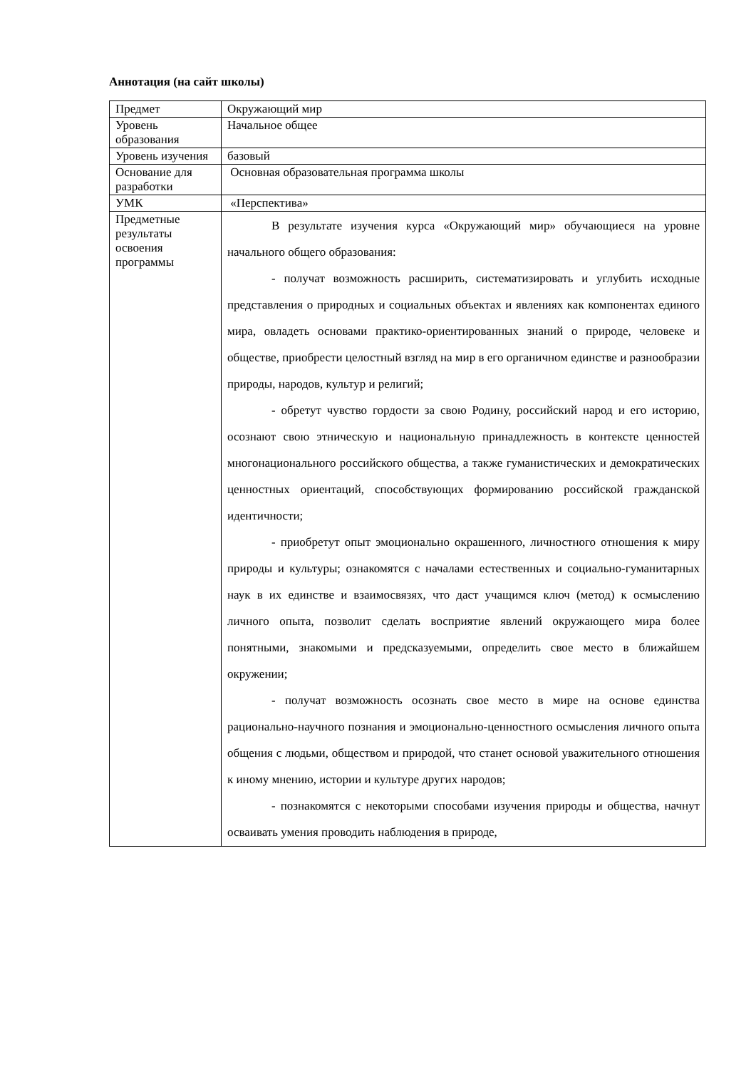Аннотация (на сайт школы)
| Предмет | Окружающий мир |
| Уровень образования | Начальное общее |
| Уровень изучения | базовый |
| Основание для разработки | Основная образовательная программа школы |
| УМК | «Перспектива» |
| Предметные результаты освоения программы | В результате изучения курса «Окружающий мир» обучающиеся на уровне начального общего образования: - получат возможность расширить, систематизировать и углубить исходные представления о природных и социальных объектах и явлениях как компонентах единого мира, овладеть основами практико-ориентированных знаний о природе, человеке и обществе, приобрести целостный взгляд на мир в его органичном единстве и разнообразии природы, народов, культур и религий; - обретут чувство гордости за свою Родину, российский народ и его историю, осознают свою этническую и национальную принадлежность в контексте ценностей многонационального российского общества, а также гуманистических и демократических ценностных ориентаций, способствующих формированию российской гражданской идентичности; - приобретут опыт эмоционально окрашенного, личностного отношения к миру природы и культуры; ознакомятся с началами естественных и социально-гуманитарных наук в их единстве и взаимосвязях, что даст учащимся ключ (метод) к осмыслению личного опыта, позволит сделать восприятие явлений окружающего мира более понятными, знакомыми и предсказуемыми, определить свое место в ближайшем окружении; - получат возможность осознать свое место в мире на основе единства рационально-научного познания и эмоционально-ценностного осмысления личного опыта общения с людьми, обществом и природой, что станет основой уважительного отношения к иному мнению, истории и культуре других народов; - познакомятся с некоторыми способами изучения природы и общества, начнут осваивать умения проводить наблюдения в природе, |